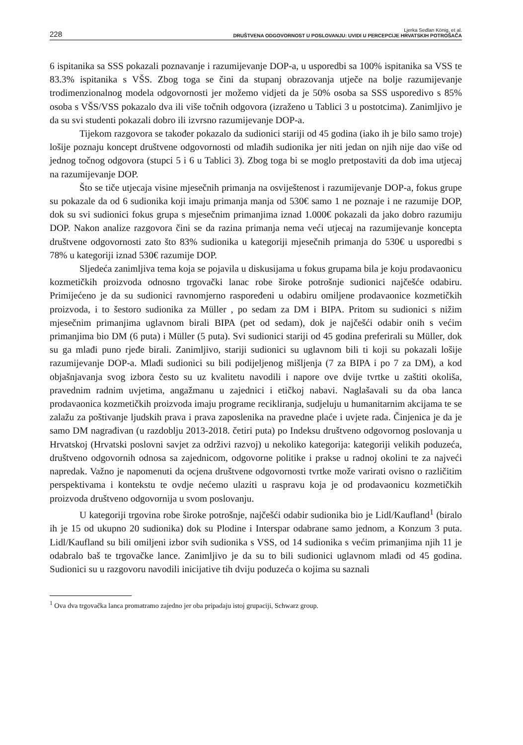228
Ljerka Sedlan König, et al.
DRUŠTVENA ODGOVORNOST U POSLOVANJU: UVIDI U PERCEPCIJE HRVATSKIH POTROŠAČA
6 ispitanika sa SSS pokazali poznavanje i razumijevanje DOP-a, u usporedbi sa 100% ispitanika sa VSS te 83.3% ispitanika s VŠS. Zbog toga se čini da stupanj obrazovanja utječe na bolje razumijevanje trodimenzionalnog modela odgovornosti jer možemo vidjeti da je 50% osoba sa SSS usporedivo s 85% osoba s VŠS/VSS pokazalo dva ili više točnih odgovora (izraženo u Tablici 3 u postotcima). Zanimljivo je da su svi studenti pokazali dobro ili izvrsno razumijevanje DOP-a.
Tijekom razgovora se također pokazalo da sudionici stariji od 45 godina (iako ih je bilo samo troje) lošije poznaju koncept društvene odgovornosti od mlađih sudionika jer niti jedan on njih nije dao više od jednog točnog odgovora (stupci 5 i 6 u Tablici 3). Zbog toga bi se moglo pretpostaviti da dob ima utjecaj na razumijevanje DOP.
Što se tiče utjecaja visine mjesečnih primanja na osviještenost i razumijevanje DOP-a, fokus grupe su pokazale da od 6 sudionika koji imaju primanja manja od 530€ samo 1 ne poznaje i ne razumije DOP, dok su svi sudionici fokus grupa s mjesečnim primanjima iznad 1.000€ pokazali da jako dobro razumiju DOP. Nakon analize razgovora čini se da razina primanja nema veći utjecaj na razumijevanje koncepta društvene odgovornosti zato što 83% sudionika u kategoriji mjesečnih primanja do 530€ u usporedbi s 78% u kategoriji iznad 530€ razumije DOP.
Sljedeća zanimljiva tema koja se pojavila u diskusijama u fokus grupama bila je koju prodavaonicu kozmetičkih proizvoda odnosno trgovački lanac robe široke potrošnje sudionici najčešće odabiru. Primijećeno je da su sudionici ravnomjerno raspoređeni u odabiru omiljene prodavaonice kozmetičkih proizvoda, i to šestoro sudionika za Müller , po sedam za DM i BIPA. Pritom su sudionici s nižim mjesečnim primanjima uglavnom birali BIPA (pet od sedam), dok je najčešći odabir onih s većim primanjima bio DM (6 puta) i Müller (5 puta). Svi sudionici stariji od 45 godina preferirali su Müller, dok su ga mlađi puno rjeđe birali. Zanimljivo, stariji sudionici su uglavnom bili ti koji su pokazali lošije razumijevanje DOP-a. Mlađi sudionici su bili podijeljenog mišljenja (7 za BIPA i po 7 za DM), a kod objašnjavanja svog izbora često su uz kvalitetu navodili i napore ove dvije tvrtke u zaštiti okoliša, pravednim radnim uvjetima, angažmanu u zajednici i etičkoj nabavi. Naglašavali su da oba lanca prodavaonica kozmetičkih proizvoda imaju programe recikliranja, sudjeluju u humanitarnim akcijama te se zalažu za poštivanje ljudskih prava i prava zaposlenika na pravedne plaće i uvjete rada. Činjenica je da je samo DM nagrađivan (u razdoblju 2013-2018. četiri puta) po Indeksu društveno odgovornog poslovanja u Hrvatskoj (Hrvatski poslovni savjet za održivi razvoj) u nekoliko kategorija: kategoriji velikih poduzeća, društveno odgovornih odnosa sa zajednicom, odgovorne politike i prakse u radnoj okolini te za najveći napredak. Važno je napomenuti da ocjena društvene odgovornosti tvrtke može varirati ovisno o različitim perspektivama i kontekstu te ovdje nećemo ulaziti u raspravu koja je od prodavaonicu kozmetičkih proizvoda društveno odgovornija u svom poslovanju.
U kategoriji trgovina robe široke potrošnje, najčešći odabir sudionika bio je Lidl/Kaufland<sup>1</sup> (biralo ih je 15 od ukupno 20 sudionika) dok su Plodine i Interspar odabrane samo jednom, a Konzum 3 puta. Lidl/Kaufland su bili omiljeni izbor svih sudionika s VSS, od 14 sudionika s većim primanjima njih 11 je odabralo baš te trgovačke lance. Zanimljivo je da su to bili sudionici uglavnom mlađi od 45 godina. Sudionici su u razgovoru navodili inicijative tih dviju poduzeća o kojima su saznali
<sup>1</sup> Ova dva trgovačka lanca promatramo zajedno jer oba pripadaju istoj grupaciji, Schwarz group.